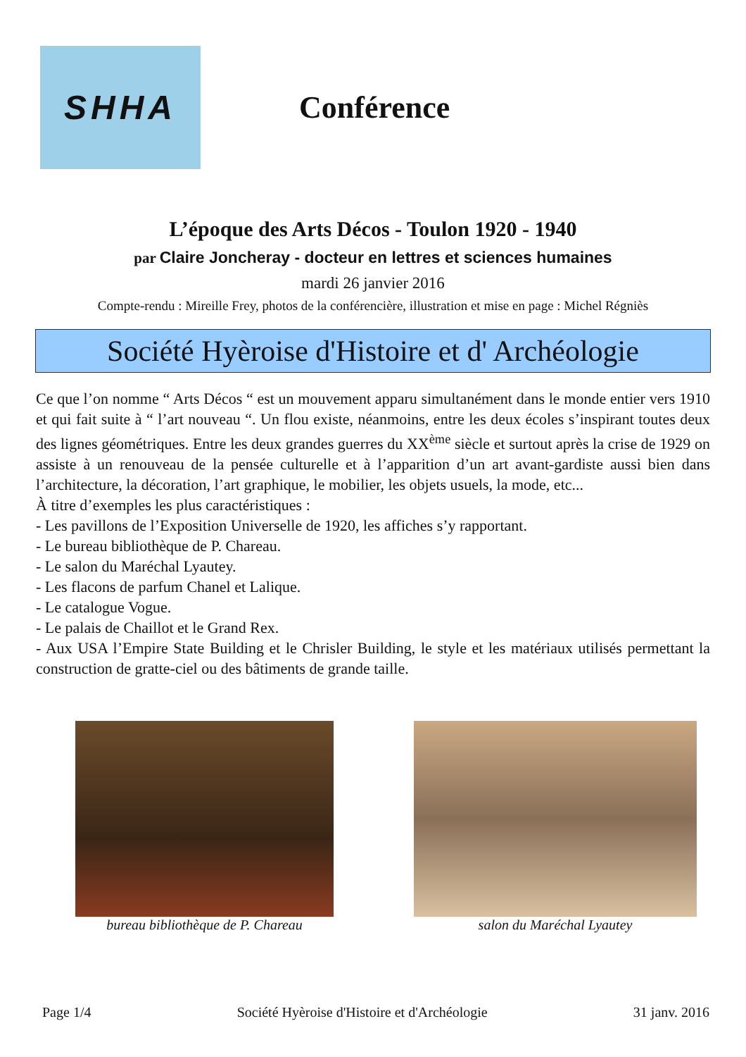SHHA
Conférence
L’époque des Arts Décos - Toulon 1920 - 1940
par Claire Joncheray - docteur en lettres et sciences humaines
mardi 26 janvier 2016
Compte-rendu : Mireille Frey, photos de la conférencière, illustration et mise en page : Michel Régniès
Société Hyèroise d'Histoire et d' Archéologie
Ce que l’on nomme “ Arts Décos “ est un mouvement apparu simultanément dans le monde entier vers 1910 et qui fait suite à “ l’art nouveau “. Un flou existe, néanmoins, entre les deux écoles s’inspirant toutes deux des lignes géométriques. Entre les deux grandes guerres du XX<sup>ème</sup> siècle et surtout après la crise de 1929 on assiste à un renouveau de la pensée culturelle et à l’apparition d’un art avant-gardiste aussi bien dans l’architecture, la décoration, l’art graphique, le mobilier, les objets usuels, la mode, etc...
À titre d’exemples les plus caractéristiques :
- Les pavillons de l’Exposition Universelle de 1920, les affiches s’y rapportant.
- Le bureau bibliothèque de P. Chareau.
- Le salon du Maréchal Lyautey.
- Les flacons de parfum Chanel et Lalique.
- Le catalogue Vogue.
- Le palais de Chaillot et le Grand Rex.
- Aux USA l’Empire State Building et le Chrisler Building, le style et les matériaux utilisés permettant la construction de gratte-ciel ou des bâtiments de grande taille.
bureau bibliothèque de P. Chareau
salon du Maréchal Lyautey
Page 1/4 Société Hyèroise d'Histoire et d'Archéologie 31 janv. 2016